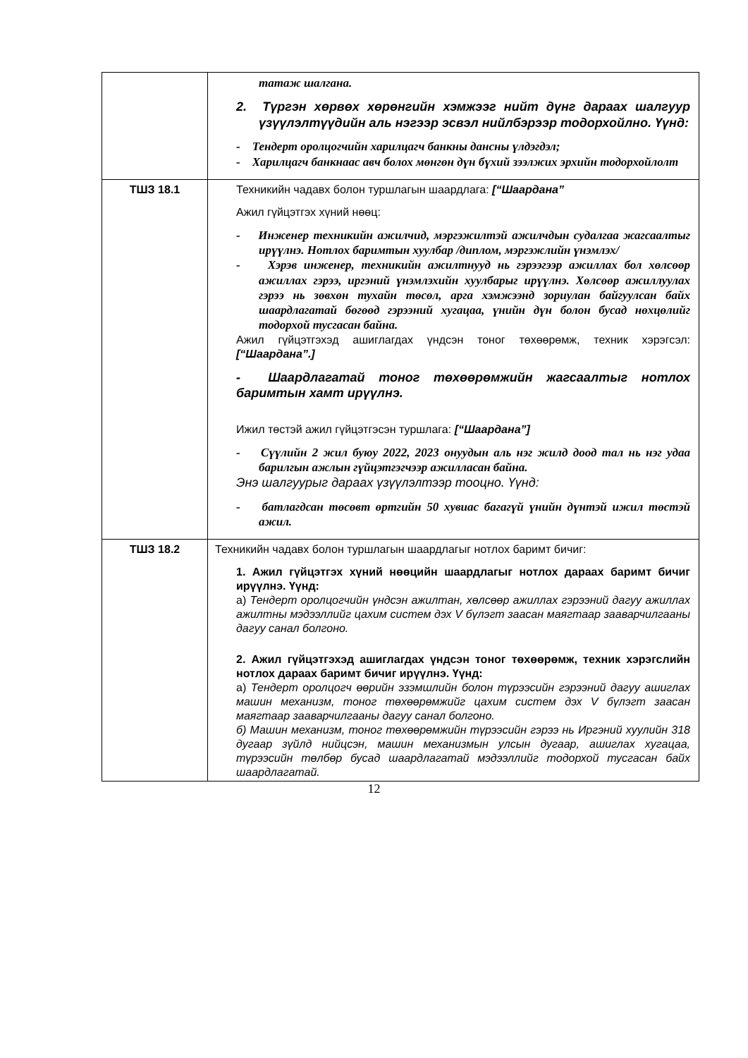| | татаж шалгана. 2. Түргэн хөрвөх хөрөнгийн хэмжээг нийт дүнг дараах шалгуур үзүүлэлтүүдийн аль нэгээр эсвэл нийлбэрээр тодорхойлно. Үүнд: - Тендерт оролцогчийн харилцагч банкны дансны үлдэгдэл; - Харилцагч банкнаас авч болох мөнгөн дүн бүхий зээлжих эрхийн тодорхойлолт |
| ТШЗ 18.1 | Техникийн чадавх болон туршлагын шаардлага: [“Шаардана” Ажил гүйцэтгэх хүний нөөц: - Инженер техникийн ажилчид, мэргэжилтэй ажилчдын судалгаа жагсаалтыг ирүүлнэ. Нотлох баримтын хуулбар /диплом, мэргэжлийн үнэмлэх/ - Хэрэв инженер, техникийн ажилтнууд нь гэрээгээр ажиллах бол хөлсөөр ажиллах гэрээ, иргэний үнэмлэхийн хуулбарыг ирүүлнэ. Хөлсөөр ажиллуулах гэрээ нь зөвхөн тухайн төсөл, арга хэмжээнд зориулан байгуулсан байх шаардлагатай бөгөөд гэрээний хугацаа, үнийн дүн болон бусад нөхцөлийг тодорхой тусгасан байна. Ажил гүйцэтгэхэд ашиглагдах үндсэн тоног төхөөрөмж, техник хэрэгсэл: [“Шаардана”.] - Шаардлагатай тоног төхөөрөмжийн жагсаалтыг нотлох баримтын хамт ирүүлнэ. Ижил төстэй ажил гүйцэтгэсэн туршлага: [“Шаардана”] - Сүүлийн 2 жил буюу 2022, 2023 онуудын аль нэг жилд доод тал нь нэг удаа барилгын ажлын гүйцэтгэгчээр ажилласан байна. Энэ шалгуурыг дараах үзүүлэлтээр тооцно. Үүнд: - батлагдсан төсөвт өртгийн 50 хувиас багагүй үнийн дүнтэй ижил төстэй ажил. |
| ТШЗ 18.2 | Техникийн чадавх болон туршлагын шаардлагыг нотлох баримт бичиг: 1. Ажил гүйцэтгэх хүний нөөцийн шаардлагыг нотлох дараах баримт бичиг ирүүлнэ. Үүнд: а) Тендерт оролцогчийн үндсэн ажилтан, хөлсөөр ажиллах гэрээний дагуу ажиллах ажилтны мэдээллийг цахим систем дэх V бүлэгт заасан маягтаар зааварчилгааны дагуу санал болгоно. 2. Ажил гүйцэтгэхэд ашиглагдах үндсэн тоног төхөөрөмж, техник хэрэгслийн нотлох дараах баримт бичиг ирүүлнэ. Үүнд: а) Тендерт оролцогч өөрийн эзэмшлийн болон түрээсийн гэрээний дагуу ашиглах машин механизм, тоног төхөөрөмжийг цахим систем дэх V бүлэгт заасан маягтаар зааварчилгааны дагуу санал болгоно. б) Машин механизм, тоног төхөөрөмжийн түрээсийн гэрээ нь Иргэний хуулийн 318 дугаар зүйлд нийцсэн, машин механизмын улсын дугаар, ашиглах хугацаа, түрээсийн төлбөр бусад шаардлагатай мэдээллийг тодорхой тусгасан байх шаардлагатай. |
12